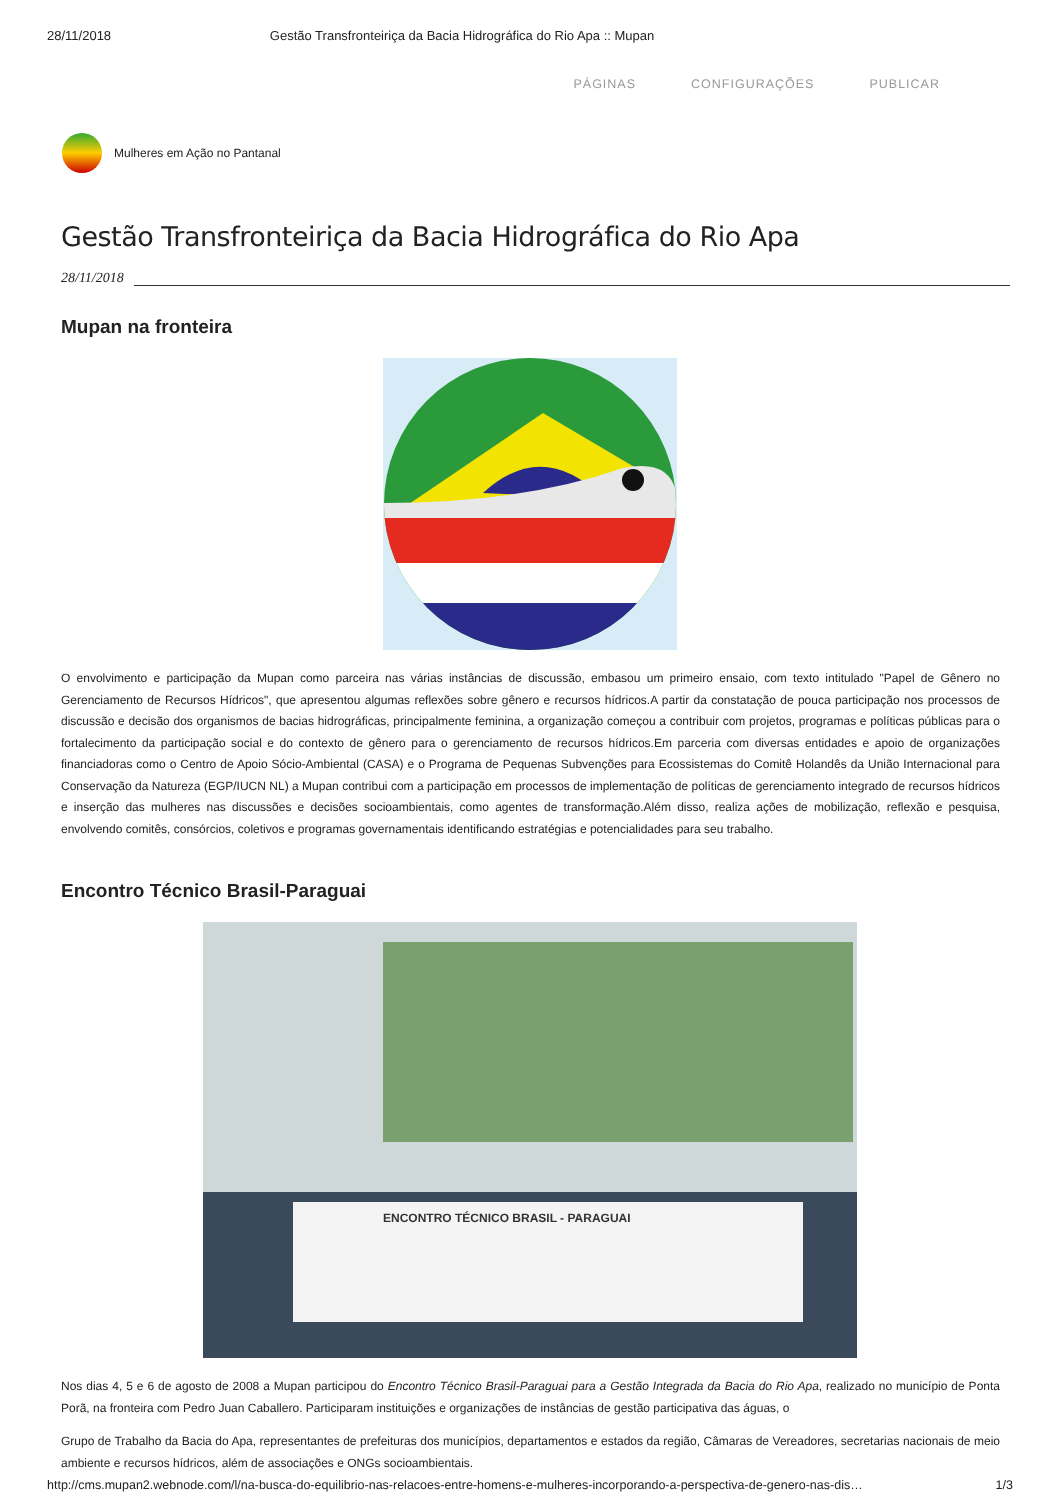28/11/2018 Gestão Transfronteiriça da Bacia Hidrográfica do Rio Apa :: Mupan
PÁGINAS CONFIGURAÇÕES PUBLICAR
Mulheres em Ação no Pantanal
Gestão Transfronteiriça da Bacia Hidrográfica do Rio Apa
28/11/2018
Mupan na fronteira
O envolvimento e participação da Mupan como parceira nas várias instâncias de discussão, embasou um primeiro ensaio, com texto intitulado "Papel de Gênero no Gerenciamento de Recursos Hídricos", que apresentou algumas reflexões sobre gênero e recursos hídricos.A partir da constatação de pouca participação nos processos de discussão e decisão dos organismos de bacias hidrográficas, principalmente feminina, a organização começou a contribuir com projetos, programas e políticas públicas para o fortalecimento da participação social e do contexto de gênero para o gerenciamento de recursos hídricos.Em parceria com diversas entidades e apoio de organizações financiadoras como o Centro de Apoio Sócio-Ambiental (CASA) e o Programa de Pequenas Subvenções para Ecossistemas do Comitê Holandês da União Internacional para Conservação da Natureza (EGP/IUCN NL) a Mupan contribui com a participação em processos de implementação de políticas de gerenciamento integrado de recursos hídricos e inserção das mulheres nas discussões e decisões socioambientais, como agentes de transformação.Além disso, realiza ações de mobilização, reflexão e pesquisa, envolvendo comitês, consórcios, coletivos e programas governamentais identificando estratégias e potencialidades para seu trabalho.
Encontro Técnico Brasil-Paraguai
ENCONTRO TÉCNICO BRASIL - PARAGUAI
Nos dias 4, 5 e 6 de agosto de 2008 a Mupan participou do Encontro Técnico Brasil-Paraguai para a Gestão Integrada da Bacia do Rio Apa, realizado no município de Ponta Porã, na fronteira com Pedro Juan Caballero. Participaram instituições e organizações de instâncias de gestão participativa das águas, o
Grupo de Trabalho da Bacia do Apa, representantes de prefeituras dos municípios, departamentos e estados da região, Câmaras de Vereadores, secretarias nacionais de meio ambiente e recursos hídricos, além de associações e ONGs socioambientais.
http://cms.mupan2.webnode.com/l/na-busca-do-equilibrio-nas-relacoes-entre-homens-e-mulheres-incorporando-a-perspectiva-de-genero-nas-dis… 1/3